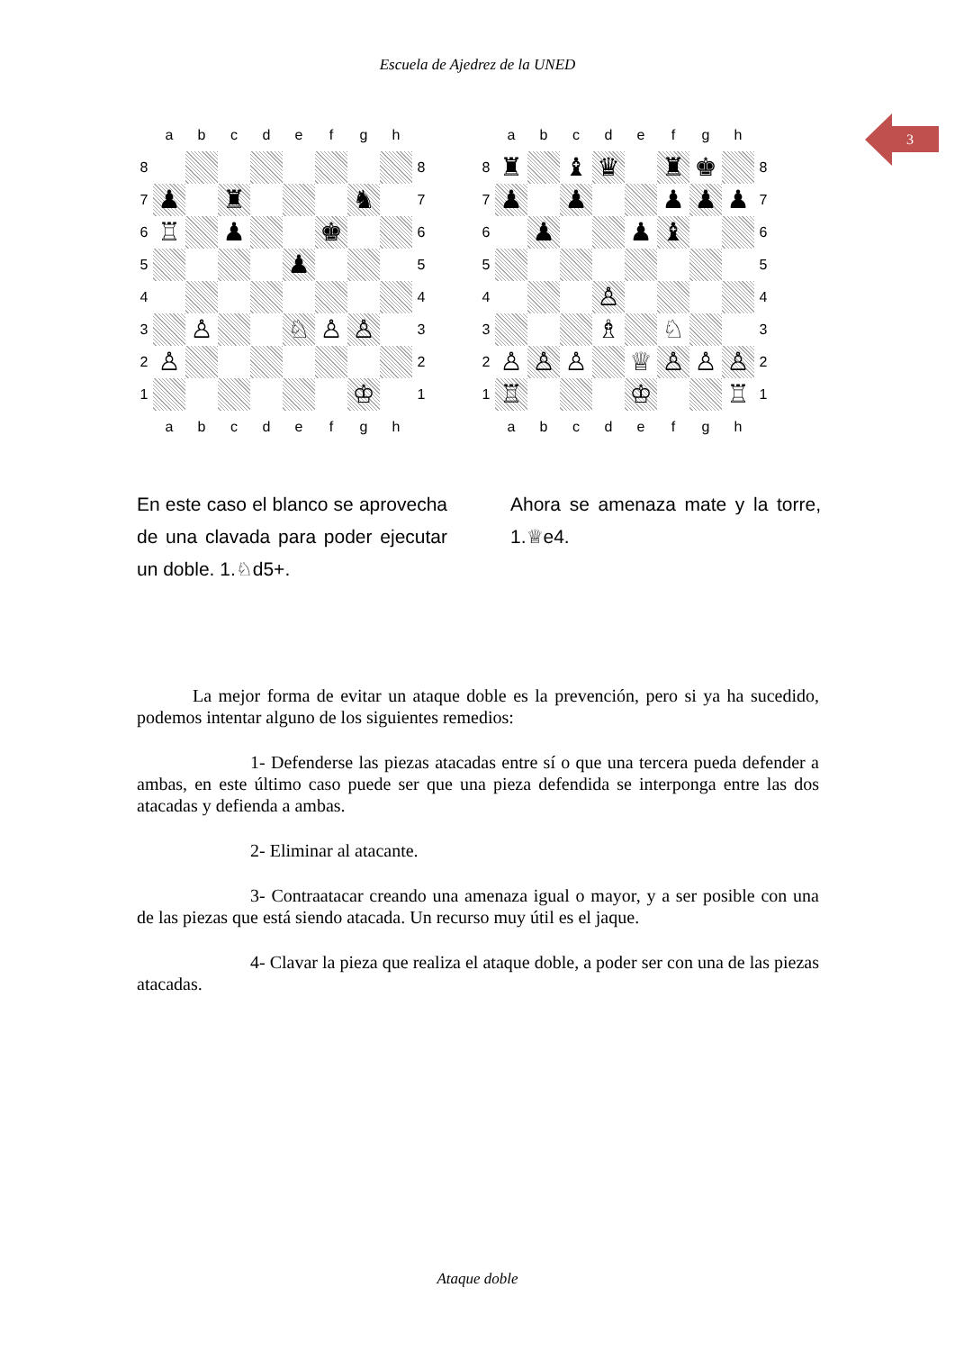Escuela de Ajedrez de la UNED
3
| | a | b | c | d | e | f | g | h | |
| 8 | | | | | | | | | 8 |
| 7 | ♟ | | ♜ | | | | ♞ | | 7 |
| 6 | ♖ | | ♟ | | | ♚ | | | 6 |
| 5 | | | | | ♟ | | | | 5 |
| 4 | | | | | | | | | 4 |
| 3 | | ♙ | | | ♘ | ♙ | ♙ | | 3 |
| 2 | ♙ | | | | | | | | 2 |
| 1 | | | | | | | ♔ | | 1 |
| | a | b | c | d | e | f | g | h | |
| | a | b | c | d | e | f | g | h | |
| 8 | ♜ | | ♝ | ♛ | | ♜ | ♚ | | 8 |
| 7 | ♟ | | ♟ | | | ♟ | ♟ | ♟ | 7 |
| 6 | | ♟ | | | ♟ | ♝ | | | 6 |
| 5 | | | | | | | | | 5 |
| 4 | | | | ♙ | | | | | 4 |
| 3 | | | | ♗ | | ♘ | | | 3 |
| 2 | ♙ | ♙ | ♙ | | ♕ | ♙ | ♙ | ♙ | 2 |
| 1 | ♖ | | | | ♔ | | | ♖ | 1 |
| | a | b | c | d | e | f | g | h | |
En este caso el blanco se aprovecha de una clavada para poder ejecutar un doble. 1.♘d5+.
Ahora se amenaza mate y la torre, 1.♕e4.
La mejor forma de evitar un ataque doble es la prevención, pero si ya ha sucedido, podemos intentar alguno de los siguientes remedios:
1- Defenderse las piezas atacadas entre sí o que una tercera pueda defender a ambas, en este último caso puede ser que una pieza defendida se interponga entre las dos atacadas y defienda a ambas.
2- Eliminar al atacante.
3- Contraatacar creando una amenaza igual o mayor, y a ser posible con una de las piezas que está siendo atacada. Un recurso muy útil es el jaque.
4- Clavar la pieza que realiza el ataque doble, a poder ser con una de las piezas atacadas.
Ataque doble